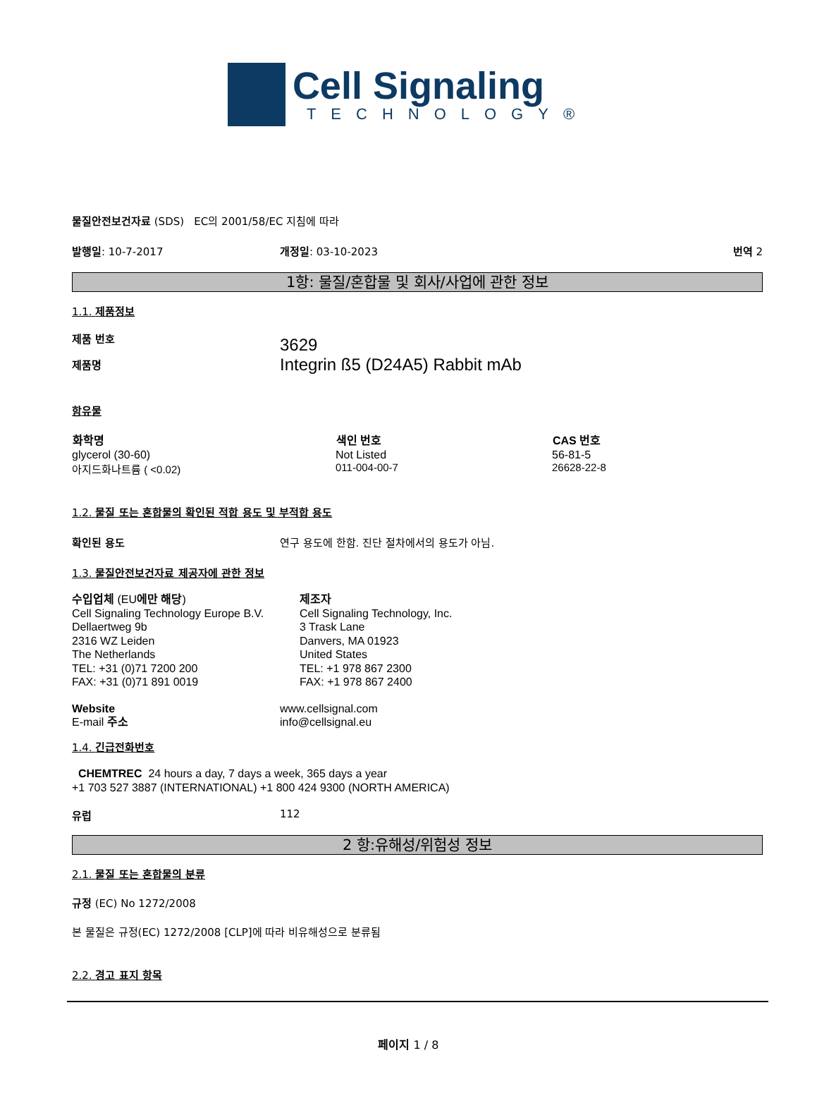Cell Signaling
TECHNOLOGY®
물질안전보건자료 (SDS) EC의 2001/58/EC 지침에 따라
발행일: 10-7-2017 개정일: 03-10-2023 번역 2
1항: 물질/혼합물 및 회사/사업에 관한 정보
1.1. 제품정보
제품 번호
제품명
3629
Integrin ß5 (D24A5) Rabbit mAb
함유물
| 화학명 | 색인 번호 | CAS 번호 |
| --- | --- | --- |
| glycerol (30-60) | Not Listed | 56-81-5 |
| 아지드화나트륨 ( <0.02) | 011-004-00-7 | 26628-22-8 |
1.2. 물질 또는 혼합물의 확인된 적합 용도 및 부적합 용도
확인된 용도 연구 용도에 한함. 진단 절차에서의 용도가 아님.
1.3. 물질안전보건자료 제공자에 관한 정보
수입업체 (EU에만 해당)
Cell Signaling Technology Europe B.V.
Dellaertweg 9b
2316 WZ Leiden
The Netherlands
TEL: +31 (0)71 7200 200
FAX: +31 (0)71 891 0019
제조자
Cell Signaling Technology, Inc.
3 Trask Lane
Danvers, MA 01923
United States
TEL: +1 978 867 2300
FAX: +1 978 867 2400
Website
E-mail 주소
www.cellsignal.com
info@cellsignal.eu
1.4. 긴급전화번호
CHEMTREC 24 hours a day, 7 days a week, 365 days a year
+1 703 527 3887 (INTERNATIONAL) +1 800 424 9300 (NORTH AMERICA)
유럽 112
2 항:유해성/위험성 정보
2.1. 물질 또는 혼합물의 분류
규정 (EC) No 1272/2008
본 물질은 규정(EC) 1272/2008 [CLP]에 따라 비유해성으로 분류됨
2.2. 경고 표지 항목
페이지 1 / 8